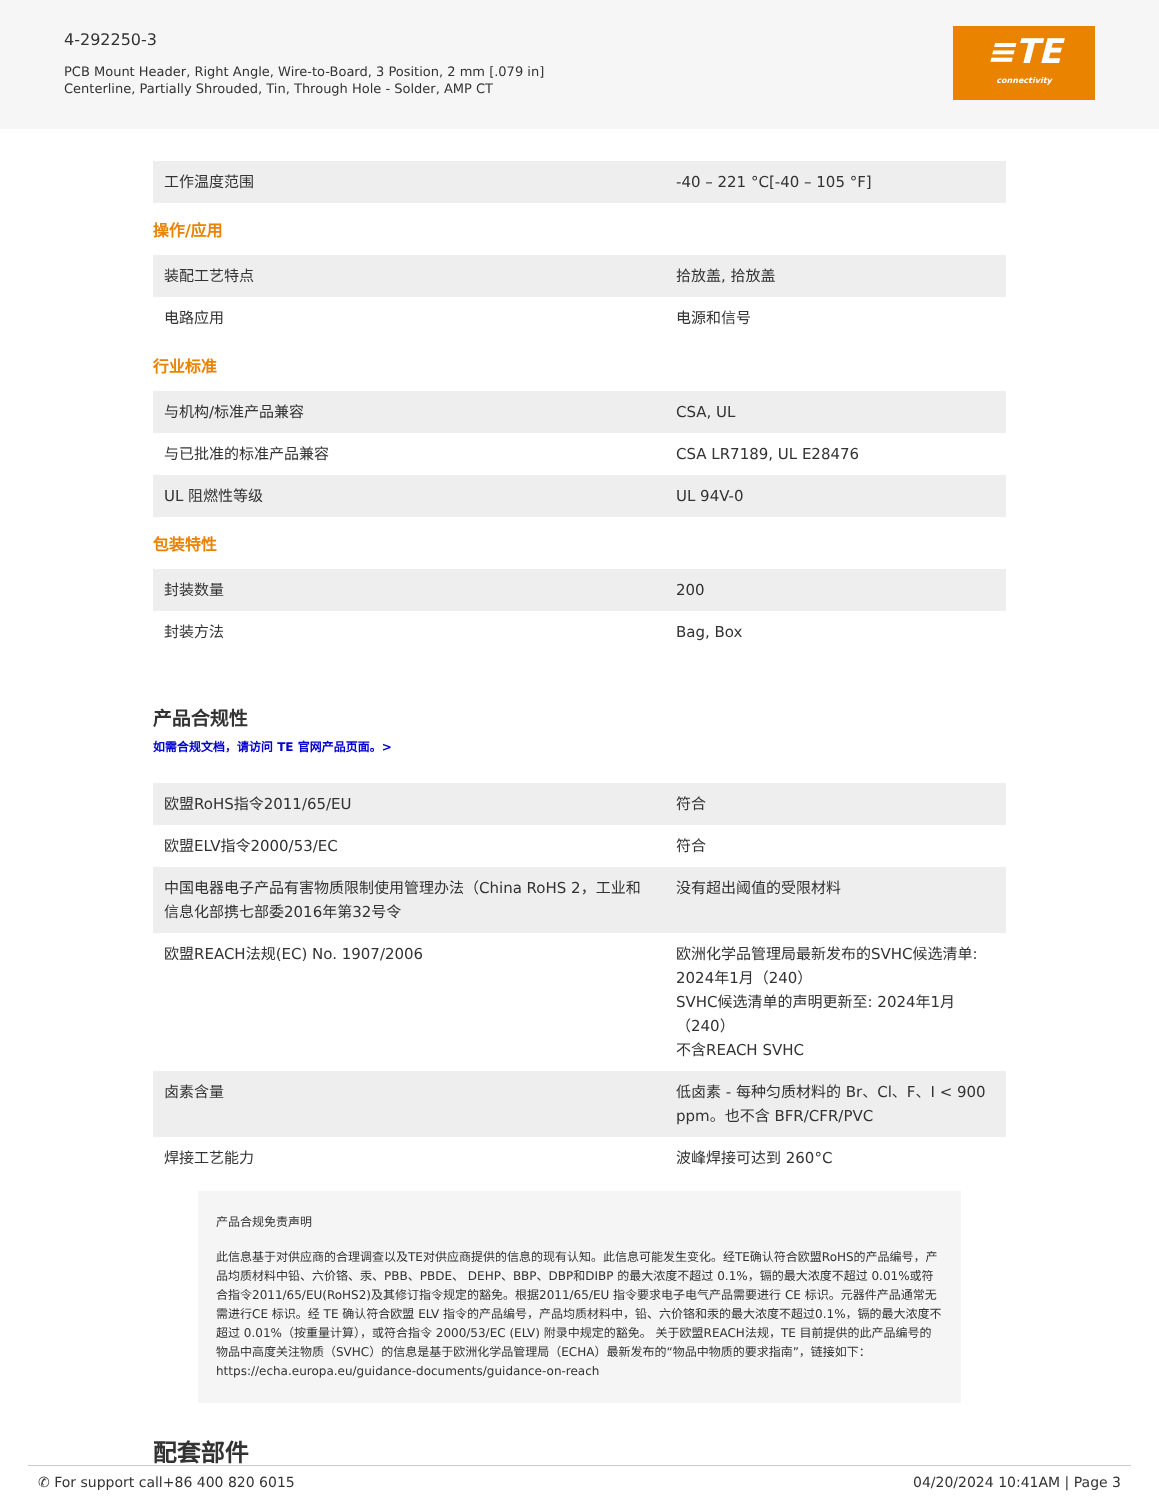4-292250-3
PCB Mount Header, Right Angle, Wire-to-Board, 3 Position, 2 mm [.079 in]
Centerline, Partially Shrouded, Tin, Through Hole - Solder, AMP CT
≡TE
connectivity
| 工作温度范围 | -40 – 221 °C[-40 – 105 °F] |
操作/应用
| 装配工艺特点 | 拾放盖, 拾放盖 |
| 电路应用 | 电源和信号 |
行业标准
| 与机构/标准产品兼容 | CSA, UL |
| 与已批准的标准产品兼容 | CSA LR7189, UL E28476 |
| UL 阻燃性等级 | UL 94V-0 |
包装特性
| 封装数量 | 200 |
| 封装方法 | Bag, Box |
产品合规性
如需合规文档，请访问 TE 官网产品页面。>
| 欧盟RoHS指令2011/65/EU | 符合 |
| 欧盟ELV指令2000/53/EC | 符合 |
| 中国电器电子产品有害物质限制使用管理办法（China RoHS 2，工业和信息化部携七部委2016年第32号令 | 没有超出阈值的受限材料 |
| 欧盟REACH法规(EC) No. 1907/2006 | 欧洲化学品管理局最新发布的SVHC候选清单: 2024年1月（240） SVHC候选清单的声明更新至: 2024年1月（240） 不含REACH SVHC |
| 卤素含量 | 低卤素 - 每种匀质材料的 Br、Cl、F、I < 900 ppm。也不含 BFR/CFR/PVC |
| 焊接工艺能力 | 波峰焊接可达到 260°C |
产品合规免责声明
此信息基于对供应商的合理调查以及TE对供应商提供的信息的现有认知。此信息可能发生变化。经TE确认符合欧盟RoHS的产品编号，产品均质材料中铅、六价铬、汞、PBB、PBDE、 DEHP、BBP、DBP和DIBP 的最大浓度不超过 0.1%，镉的最大浓度不超过 0.01%或符合指令2011/65/EU(RoHS2)及其修订指令规定的豁免。根据2011/65/EU 指令要求电子电气产品需要进行 CE 标识。元器件产品通常无需进行CE 标识。经 TE 确认符合欧盟 ELV 指令的产品编号，产品均质材料中，铅、六价铬和汞的最大浓度不超过0.1%，镉的最大浓度不超过 0.01%（按重量计算），或符合指令 2000/53/EC (ELV) 附录中规定的豁免。 关于欧盟REACH法规，TE 目前提供的此产品编号的物品中高度关注物质（SVHC）的信息是基于欧洲化学品管理局（ECHA）最新发布的“物品中物质的要求指南”，链接如下：https://echa.europa.eu/guidance-documents/guidance-on-reach
配套部件
✆ For support call+86 400 820 6015 04/20/2024 10:41AM | Page 3